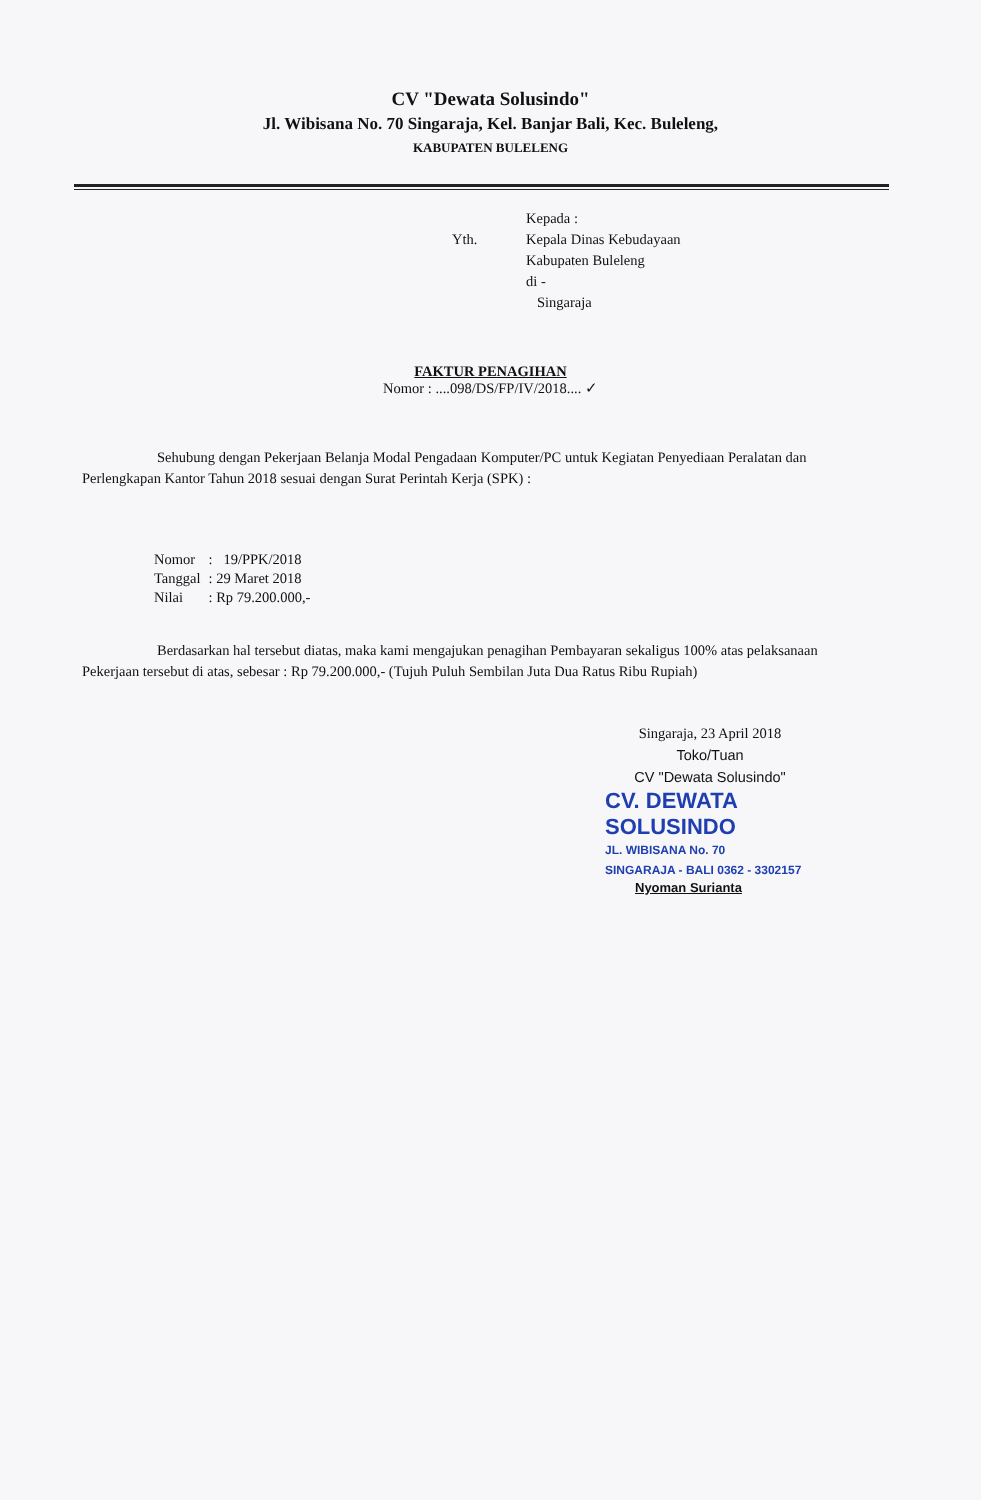CV "Dewata Solusindo"
Jl. Wibisana No. 70 Singaraja, Kel. Banjar Bali, Kec. Buleleng,
KABUPATEN BULELENG
Yth.
Kepada :
Kepala Dinas Kebudayaan
Kabupaten Buleleng
di -
Singaraja
FAKTUR PENAGIHAN
Nomor : ....098/DS/FP/IV/2018.... ✓
Sehubung dengan Pekerjaan Belanja Modal Pengadaan Komputer/PC untuk Kegiatan Penyediaan Peralatan dan Perlengkapan Kantor Tahun 2018 sesuai dengan Surat Perintah Kerja (SPK) :
| Nomor | : 19/PPK/2018 |
| Tanggal | : 29 Maret 2018 |
| Nilai | : Rp 79.200.000,- |
Berdasarkan hal tersebut diatas, maka kami mengajukan penagihan Pembayaran sekaligus 100% atas pelaksanaan Pekerjaan tersebut di atas, sebesar : Rp 79.200.000,- (Tujuh Puluh Sembilan Juta Dua Ratus Ribu Rupiah)
Singaraja, 23 April 2018
Toko/Tuan
CV "Dewata Solusindo"
CV. DEWATA
SOLUSINDO
JL. WIBISANA No. 70
SINGARAJA - BALI 0362 - 3302157
Nyoman Surianta